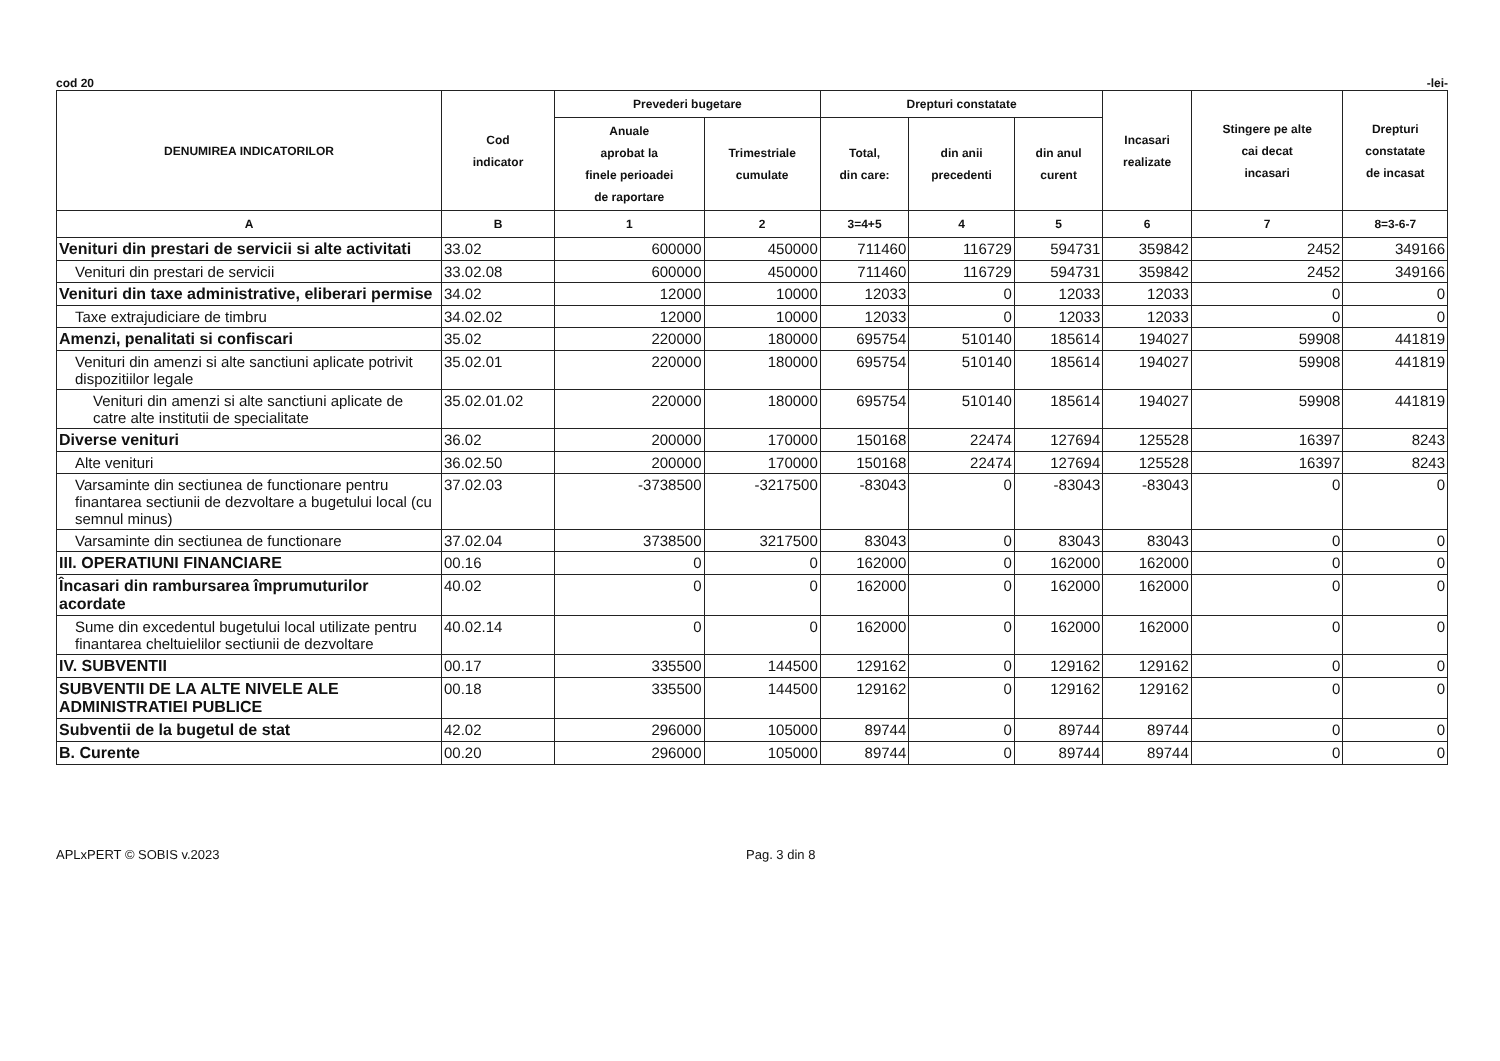cod 20 -lei-
| DENUMIREA INDICATORILOR | Cod indicator | Prevederi bugetare | | Drepturi constatate | | | Incasari realizate | Stingere pe alte cai decat incasari | Drepturi constatate de incasat |
| --- | --- | --- | --- | --- | --- | --- | --- | --- | --- |
| | | Anuale aprobat la finele perioadei de raportare | Trimestriale cumulate | Total, din care: | din anii precedenti | din anul curent | | | |
| A | B | 1 | 2 | 3=4+5 | 4 | 5 | 6 | 7 | 8=3-6-7 |
| Venituri din prestari de servicii si alte activitati | 33.02 | 600000 | 450000 | 711460 | 116729 | 594731 | 359842 | 2452 | 349166 |
| Venituri din prestari de servicii | 33.02.08 | 600000 | 450000 | 711460 | 116729 | 594731 | 359842 | 2452 | 349166 |
| Venituri din taxe administrative, eliberari permise | 34.02 | 12000 | 10000 | 12033 | 0 | 12033 | 12033 | 0 | 0 |
| Taxe extrajudiciare de timbru | 34.02.02 | 12000 | 10000 | 12033 | 0 | 12033 | 12033 | 0 | 0 |
| Amenzi, penalitati si confiscari | 35.02 | 220000 | 180000 | 695754 | 510140 | 185614 | 194027 | 59908 | 441819 |
| Venituri din amenzi si alte sanctiuni aplicate potrivit dispozitiilor legale | 35.02.01 | 220000 | 180000 | 695754 | 510140 | 185614 | 194027 | 59908 | 441819 |
| Venituri din amenzi si alte sanctiuni aplicate de catre alte institutii de specialitate | 35.02.01.02 | 220000 | 180000 | 695754 | 510140 | 185614 | 194027 | 59908 | 441819 |
| Diverse venituri | 36.02 | 200000 | 170000 | 150168 | 22474 | 127694 | 125528 | 16397 | 8243 |
| Alte venituri | 36.02.50 | 200000 | 170000 | 150168 | 22474 | 127694 | 125528 | 16397 | 8243 |
| Varsaminte din sectiunea de functionare pentru finantarea sectiunii de dezvoltare a bugetului local (cu semnul minus) | 37.02.03 | -3738500 | -3217500 | -83043 | 0 | -83043 | -83043 | 0 | 0 |
| Varsaminte din sectiunea de functionare | 37.02.04 | 3738500 | 3217500 | 83043 | 0 | 83043 | 83043 | 0 | 0 |
| III. OPERATIUNI FINANCIARE | 00.16 | 0 | 0 | 162000 | 0 | 162000 | 162000 | 0 | 0 |
| Încasari din rambursarea împrumuturilor acordate | 40.02 | 0 | 0 | 162000 | 0 | 162000 | 162000 | 0 | 0 |
| Sume din excedentul bugetului local utilizate pentru finantarea cheltuielilor sectiunii de dezvoltare | 40.02.14 | 0 | 0 | 162000 | 0 | 162000 | 162000 | 0 | 0 |
| IV. SUBVENTII | 00.17 | 335500 | 144500 | 129162 | 0 | 129162 | 129162 | 0 | 0 |
| SUBVENTII DE LA ALTE NIVELE ALE ADMINISTRATIEI PUBLICE | 00.18 | 335500 | 144500 | 129162 | 0 | 129162 | 129162 | 0 | 0 |
| Subventii de la bugetul de stat | 42.02 | 296000 | 105000 | 89744 | 0 | 89744 | 89744 | 0 | 0 |
| B. Curente | 00.20 | 296000 | 105000 | 89744 | 0 | 89744 | 89744 | 0 | 0 |
APLxPERT © SOBIS v.2023 Pag. 3 din 8